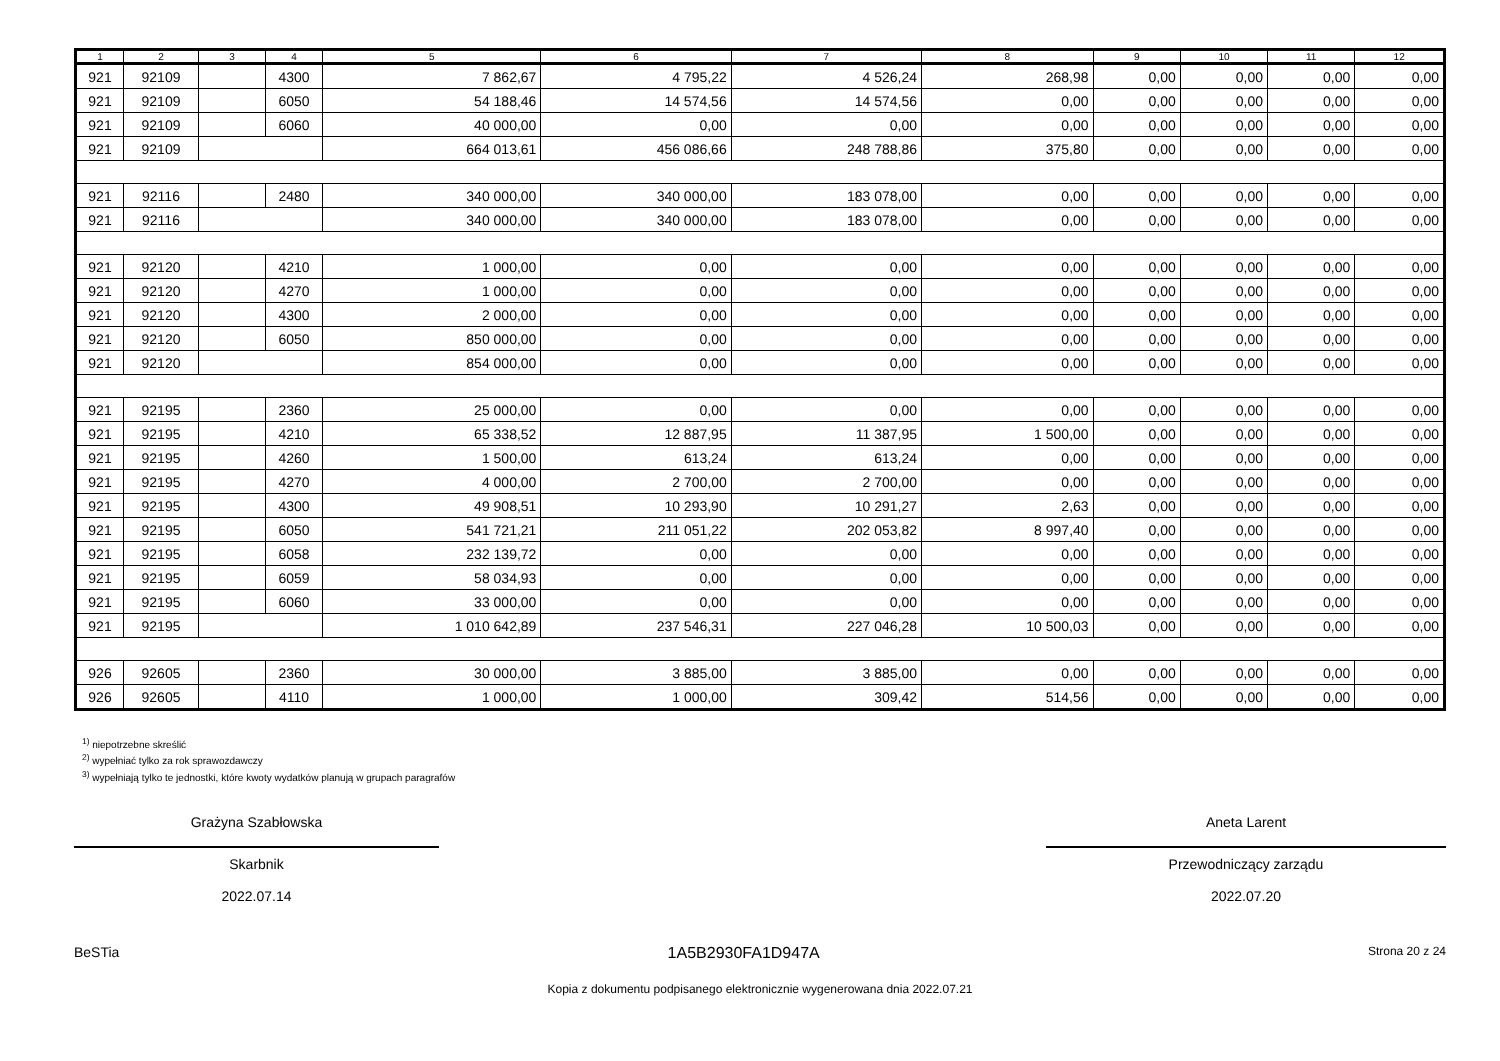| 1 | 2 | 3 | 4 | 5 | 6 | 7 | 8 | 9 | 10 | 11 | 12 |
| --- | --- | --- | --- | --- | --- | --- | --- | --- | --- | --- | --- |
| 921 | 92109 | | 4300 | 7 862,67 | 4 795,22 | 4 526,24 | 268,98 | 0,00 | 0,00 | 0,00 | 0,00 |
| 921 | 92109 | | 6050 | 54 188,46 | 14 574,56 | 14 574,56 | 0,00 | 0,00 | 0,00 | 0,00 | 0,00 |
| 921 | 92109 | | 6060 | 40 000,00 | 0,00 | 0,00 | 0,00 | 0,00 | 0,00 | 0,00 | 0,00 |
| 921 | 92109 | | | 664 013,61 | 456 086,66 | 248 788,86 | 375,80 | 0,00 | 0,00 | 0,00 | 0,00 |
| 921 | 92116 | | 2480 | 340 000,00 | 340 000,00 | 183 078,00 | 0,00 | 0,00 | 0,00 | 0,00 | 0,00 |
| 921 | 92116 | | | 340 000,00 | 340 000,00 | 183 078,00 | 0,00 | 0,00 | 0,00 | 0,00 | 0,00 |
| 921 | 92120 | | 4210 | 1 000,00 | 0,00 | 0,00 | 0,00 | 0,00 | 0,00 | 0,00 | 0,00 |
| 921 | 92120 | | 4270 | 1 000,00 | 0,00 | 0,00 | 0,00 | 0,00 | 0,00 | 0,00 | 0,00 |
| 921 | 92120 | | 4300 | 2 000,00 | 0,00 | 0,00 | 0,00 | 0,00 | 0,00 | 0,00 | 0,00 |
| 921 | 92120 | | 6050 | 850 000,00 | 0,00 | 0,00 | 0,00 | 0,00 | 0,00 | 0,00 | 0,00 |
| 921 | 92120 | | | 854 000,00 | 0,00 | 0,00 | 0,00 | 0,00 | 0,00 | 0,00 | 0,00 |
| 921 | 92195 | | 2360 | 25 000,00 | 0,00 | 0,00 | 0,00 | 0,00 | 0,00 | 0,00 | 0,00 |
| 921 | 92195 | | 4210 | 65 338,52 | 12 887,95 | 11 387,95 | 1 500,00 | 0,00 | 0,00 | 0,00 | 0,00 |
| 921 | 92195 | | 4260 | 1 500,00 | 613,24 | 613,24 | 0,00 | 0,00 | 0,00 | 0,00 | 0,00 |
| 921 | 92195 | | 4270 | 4 000,00 | 2 700,00 | 2 700,00 | 0,00 | 0,00 | 0,00 | 0,00 | 0,00 |
| 921 | 92195 | | 4300 | 49 908,51 | 10 293,90 | 10 291,27 | 2,63 | 0,00 | 0,00 | 0,00 | 0,00 |
| 921 | 92195 | | 6050 | 541 721,21 | 211 051,22 | 202 053,82 | 8 997,40 | 0,00 | 0,00 | 0,00 | 0,00 |
| 921 | 92195 | | 6058 | 232 139,72 | 0,00 | 0,00 | 0,00 | 0,00 | 0,00 | 0,00 | 0,00 |
| 921 | 92195 | | 6059 | 58 034,93 | 0,00 | 0,00 | 0,00 | 0,00 | 0,00 | 0,00 | 0,00 |
| 921 | 92195 | | 6060 | 33 000,00 | 0,00 | 0,00 | 0,00 | 0,00 | 0,00 | 0,00 | 0,00 |
| 921 | 92195 | | | 1 010 642,89 | 237 546,31 | 227 046,28 | 10 500,03 | 0,00 | 0,00 | 0,00 | 0,00 |
| 926 | 92605 | | 2360 | 30 000,00 | 3 885,00 | 3 885,00 | 0,00 | 0,00 | 0,00 | 0,00 | 0,00 |
| 926 | 92605 | | 4110 | 1 000,00 | 1 000,00 | 309,42 | 514,56 | 0,00 | 0,00 | 0,00 | 0,00 |
<sup>1)</sup> niepotrzebne skreślić
<sup>2)</sup> wypełniać tylko za rok sprawozdawczy
<sup>3)</sup> wypełniają tylko te jednostki, które kwoty wydatków planują w grupach paragrafów
Grażyna Szabłowska
Skarbnik
2022.07.14
Aneta Larent
Przewodniczący zarządu
2022.07.20
BeSTia 1A5B2930FA1D947A Strona 20 z 24
Kopia z dokumentu podpisanego elektronicznie wygenerowana dnia 2022.07.21